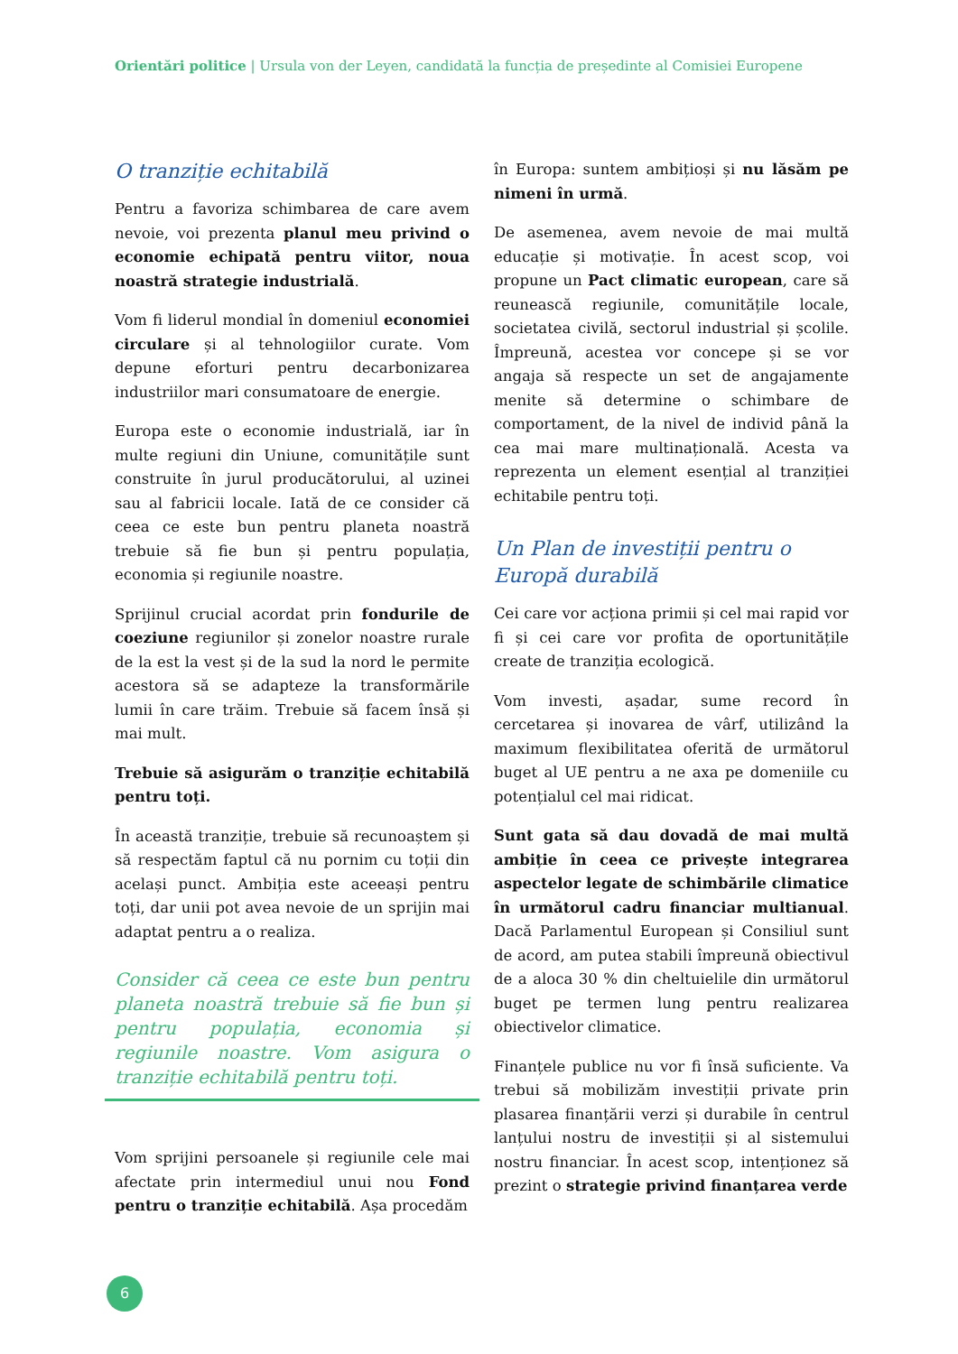Orientări politice | Ursula von der Leyen, candidată la funcția de președinte al Comisiei Europene
O tranziție echitabilă
Pentru a favoriza schimbarea de care avem nevoie, voi prezenta planul meu privind o economie echipată pentru viitor, noua noastră strategie industrială.
Vom fi liderul mondial în domeniul economiei circulare și al tehnologiilor curate. Vom depune eforturi pentru decarbonizarea industriilor mari consumatoare de energie.
Europa este o economie industrială, iar în multe regiuni din Uniune, comunitățile sunt construite în jurul producătorului, al uzinei sau al fabricii locale. Iată de ce consider că ceea ce este bun pentru planeta noastră trebuie să fie bun și pentru populația, economia și regiunile noastre.
Sprijinul crucial acordat prin fondurile de coeziune regiunilor și zonelor noastre rurale de la est la vest și de la sud la nord le permite acestora să se adapteze la transformările lumii în care trăim. Trebuie să facem însă și mai mult.
Trebuie să asigurăm o tranziție echitabilă pentru toți.
În această tranziție, trebuie să recunoaștem și să respectăm faptul că nu pornim cu toții din același punct. Ambiția este aceeași pentru toți, dar unii pot avea nevoie de un sprijin mai adaptat pentru a o realiza.
Consider că ceea ce este bun pentru planeta noastră trebuie să fie bun și pentru populația, economia și regiunile noastre. Vom asigura o tranziție echitabilă pentru toți.
Vom sprijini persoanele și regiunile cele mai afectate prin intermediul unui nou Fond pentru o tranziție echitabilă. Așa procedăm
în Europa: suntem ambițioși și nu lăsăm pe nimeni în urmă.
De asemenea, avem nevoie de mai multă educație și motivație. În acest scop, voi propune un Pact climatic european, care să reunească regiunile, comunitățile locale, societatea civilă, sectorul industrial și școlile. Împreună, acestea vor concepe și se vor angaja să respecte un set de angajamente menite să determine o schimbare de comportament, de la nivel de individ până la cea mai mare multinațională. Acesta va reprezenta un element esențial al tranziției echitabile pentru toți.
Un Plan de investiții pentru o Europă durabilă
Cei care vor acționa primii și cel mai rapid vor fi și cei care vor profita de oportunitățile create de tranziția ecologică.
Vom investi, așadar, sume record în cercetarea și inovarea de vârf, utilizând la maximum flexibilitatea oferită de următorul buget al UE pentru a ne axa pe domeniile cu potențialul cel mai ridicat.
Sunt gata să dau dovadă de mai multă ambiție în ceea ce privește integrarea aspectelor legate de schimbările climatice în următorul cadru financiar multianual. Dacă Parlamentul European și Consiliul sunt de acord, am putea stabili împreună obiectivul de a aloca 30 % din cheltuielile din următorul buget pe termen lung pentru realizarea obiectivelor climatice.
Finanțele publice nu vor fi însă suficiente. Va trebui să mobilizăm investiții private prin plasarea finanțării verzi și durabile în centrul lanțului nostru de investiții și al sistemului nostru financiar. În acest scop, intenționez să prezint o strategie privind finanțarea verde
6